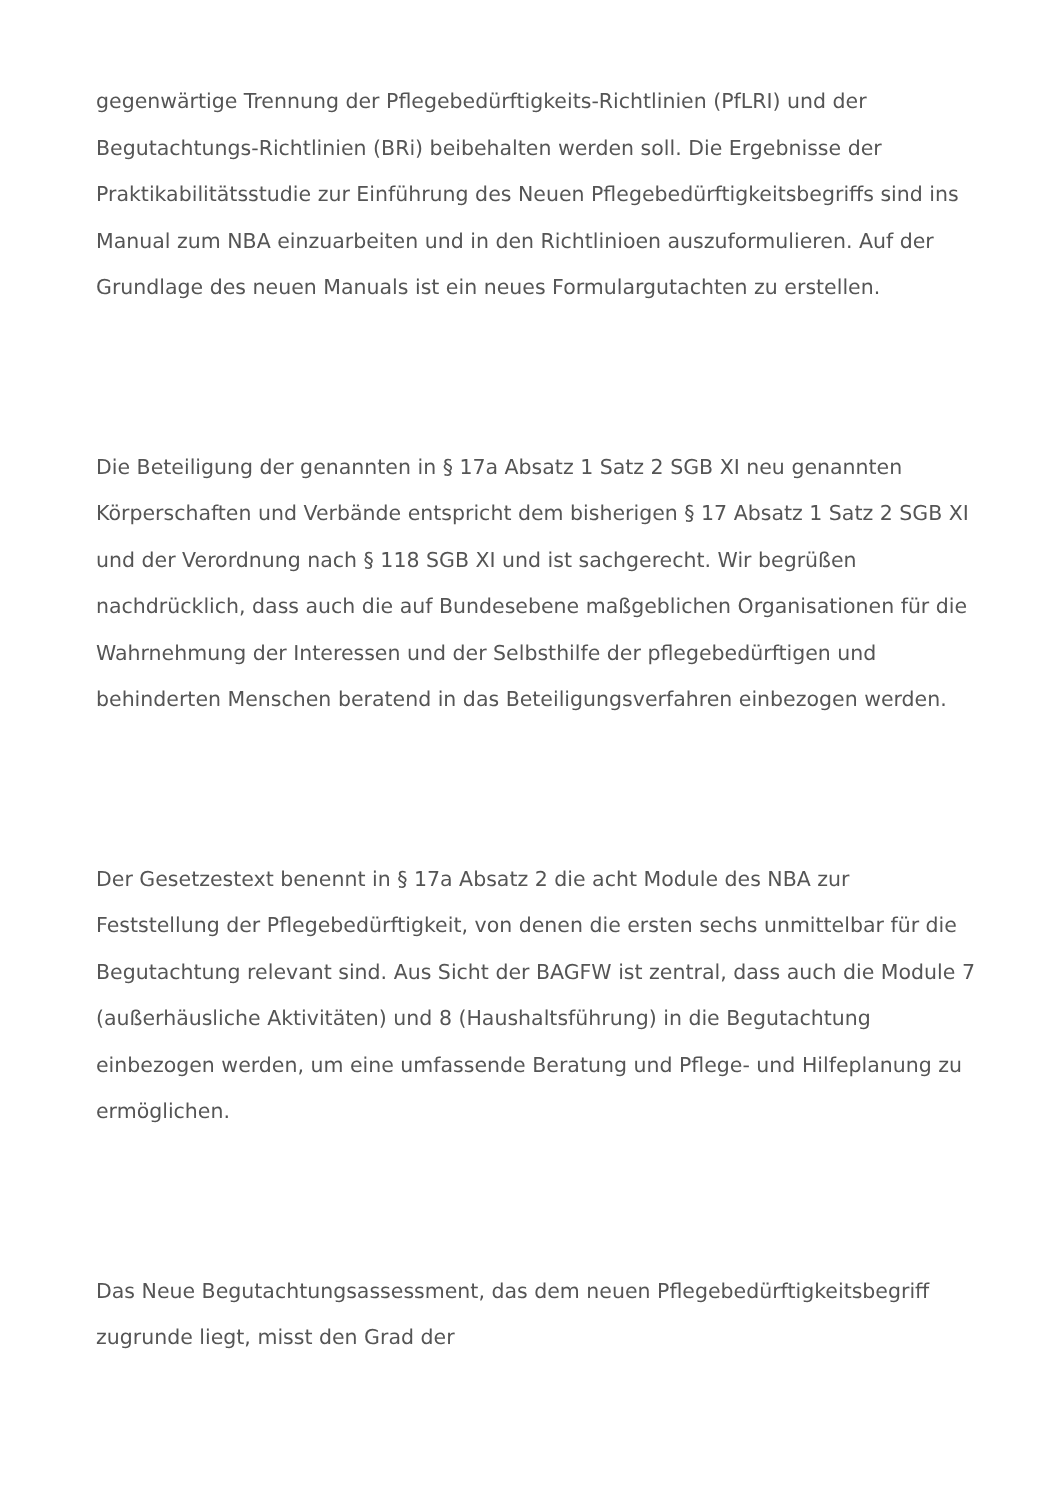gegenwärtige Trennung der Pflegebedürftigkeits-Richtlinien (PfLRI) und der Begutachtungs-Richtlinien (BRi) beibehalten werden soll. Die Ergebnisse der Praktikabilitätsstudie zur Einführung des Neuen Pflegebedürftigkeitsbegriffs sind ins Manual zum NBA einzuarbeiten und in den Richtlinioen auszuformulieren. Auf der Grundlage des neuen Manuals ist ein neues Formulargutachten zu erstellen.
Die Beteiligung der genannten in § 17a Absatz 1 Satz 2 SGB XI neu genannten Körperschaften und Verbände entspricht dem bisherigen § 17 Absatz 1 Satz 2 SGB XI und der Verordnung nach § 118 SGB XI und ist sachgerecht. Wir begrüßen nachdrücklich, dass auch die auf Bundesebene maßgeblichen Organisationen für die Wahrnehmung der Interessen und der Selbsthilfe der pflegebedürftigen und behinderten Menschen beratend in das Beteiligungsverfahren einbezogen werden.
Der Gesetzestext benennt in § 17a Absatz 2 die acht Module des NBA zur Feststellung der Pflegebedürftigkeit, von denen die ersten sechs unmittelbar für die Begutachtung relevant sind. Aus Sicht der BAGFW ist zentral, dass auch die Module 7 (außerhäusliche Aktivitäten) und 8 (Haushaltsführung) in die Begutachtung einbezogen werden, um eine umfassende Beratung und Pflege- und Hilfeplanung zu ermöglichen.
Das Neue Begutachtungsassessment, das dem neuen Pflegebedürftigkeitsbegriff zugrunde liegt, misst den Grad der